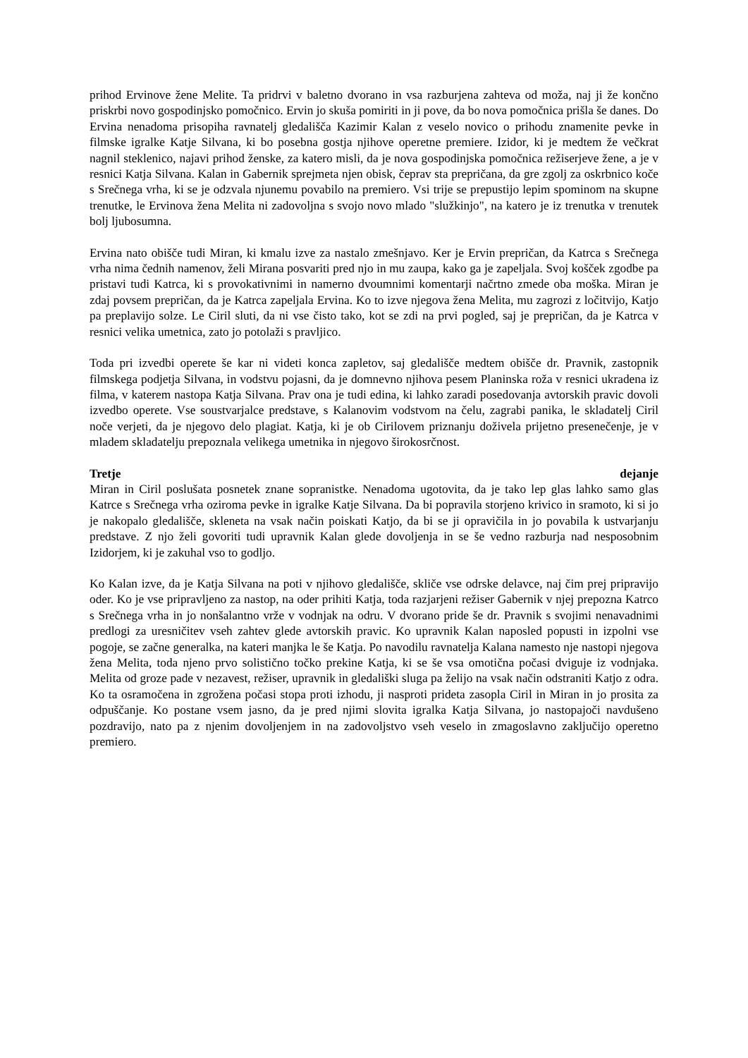prihod Ervinove žene Melite. Ta pridrvi v baletno dvorano in vsa razburjena zahteva od moža, naj ji že končno priskrbi novo gospodinjsko pomočnico. Ervin jo skuša pomiriti in ji pove, da bo nova pomočnica prišla še danes. Do Ervina nenadoma prisopiha ravnatelj gledališča Kazimir Kalan z veselo novico o prihodu znamenite pevke in filmske igralke Katje Silvana, ki bo posebna gostja njihove operetne premiere. Izidor, ki je medtem že večkrat nagnil steklenico, najavi prihod ženske, za katero misli, da je nova gospodinjska pomočnica režiserjeve žene, a je v resnici Katja Silvana. Kalan in Gabernik sprejmeta njen obisk, čeprav sta prepričana, da gre zgolj za oskrbnico koče s Srečnega vrha, ki se je odzvala njunemu povabilo na premiero. Vsi trije se prepustijo lepim spominom na skupne trenutke, le Ervinova žena Melita ni zadovoljna s svojo novo mlado "služkinjo", na katero je iz trenutka v trenutek bolj ljubosumna.
Ervina nato obišče tudi Miran, ki kmalu izve za nastalo zmešnjavo. Ker je Ervin prepričan, da Katrca s Srečnega vrha nima čednih namenov, želi Mirana posvariti pred njo in mu zaupa, kako ga je zapeljala. Svoj košček zgodbe pa pristavi tudi Katrca, ki s provokativnimi in namerno dvoumnimi komentarji načrtno zmede oba moška. Miran je zdaj povsem prepričan, da je Katrca zapeljala Ervina. Ko to izve njegova žena Melita, mu zagrozi z ločitvijo, Katjo pa preplavijo solze. Le Ciril sluti, da ni vse čisto tako, kot se zdi na prvi pogled, saj je prepričan, da je Katrca v resnici velika umetnica, zato jo potolaži s pravljico.
Toda pri izvedbi operete še kar ni videti konca zapletov, saj gledališče medtem obišče dr. Pravnik, zastopnik filmskega podjetja Silvana, in vodstvu pojasni, da je domnevno njihova pesem Planinska roža v resnici ukradena iz filma, v katerem nastopa Katja Silvana. Prav ona je tudi edina, ki lahko zaradi posedovanja avtorskih pravic dovoli izvedbo operete. Vse soustvarjalce predstave, s Kalanovim vodstvom na čelu, zagrabi panika, le skladatelj Ciril noče verjeti, da je njegovo delo plagiat. Katja, ki je ob Cirilovem priznanju doživela prijetno presenečenje, je v mladem skladatelju prepoznala velikega umetnika in njegovo širokosrčnost.
Tretje dejanje
Miran in Ciril poslušata posnetek znane sopranistke. Nenadoma ugotovita, da je tako lep glas lahko samo glas Katrce s Srečnega vrha oziroma pevke in igralke Katje Silvana. Da bi popravila storjeno krivico in sramoto, ki si jo je nakopalo gledališče, skleneta na vsak način poiskati Katjo, da bi se ji opravičila in jo povabila k ustvarjanju predstave. Z njo želi govoriti tudi upravnik Kalan glede dovoljenja in se še vedno razburja nad nesposobnim Izidorjem, ki je zakuhal vso to godljo.
Ko Kalan izve, da je Katja Silvana na poti v njihovo gledališče, skliče vse odrske delavce, naj čim prej pripravijo oder. Ko je vse pripravljeno za nastop, na oder prihiti Katja, toda razjarjeni režiser Gabernik v njej prepozna Katrco s Srečnega vrha in jo nonšalantno vrže v vodnjak na odru. V dvorano pride še dr. Pravnik s svojimi nenavadnimi predlogi za uresničitev vseh zahtev glede avtorskih pravic. Ko upravnik Kalan naposled popusti in izpolni vse pogoje, se začne generalka, na kateri manjka le še Katja. Po navodilu ravnatelja Kalana namesto nje nastopi njegova žena Melita, toda njeno prvo solistično točko prekine Katja, ki se še vsa omotična počasi dviguje iz vodnjaka. Melita od groze pade v nezavest, režiser, upravnik in gledališki sluga pa želijo na vsak način odstraniti Katjo z odra. Ko ta osramočena in zgrožena počasi stopa proti izhodu, ji nasproti prideta zasopla Ciril in Miran in jo prosita za odpuščanje. Ko postane vsem jasno, da je pred njimi slovita igralka Katja Silvana, jo nastopajoči navdušeno pozdravijo, nato pa z njenim dovoljenjem in na zadovoljstvo vseh veselo in zmagoslavno zaključijo operetno premiero.